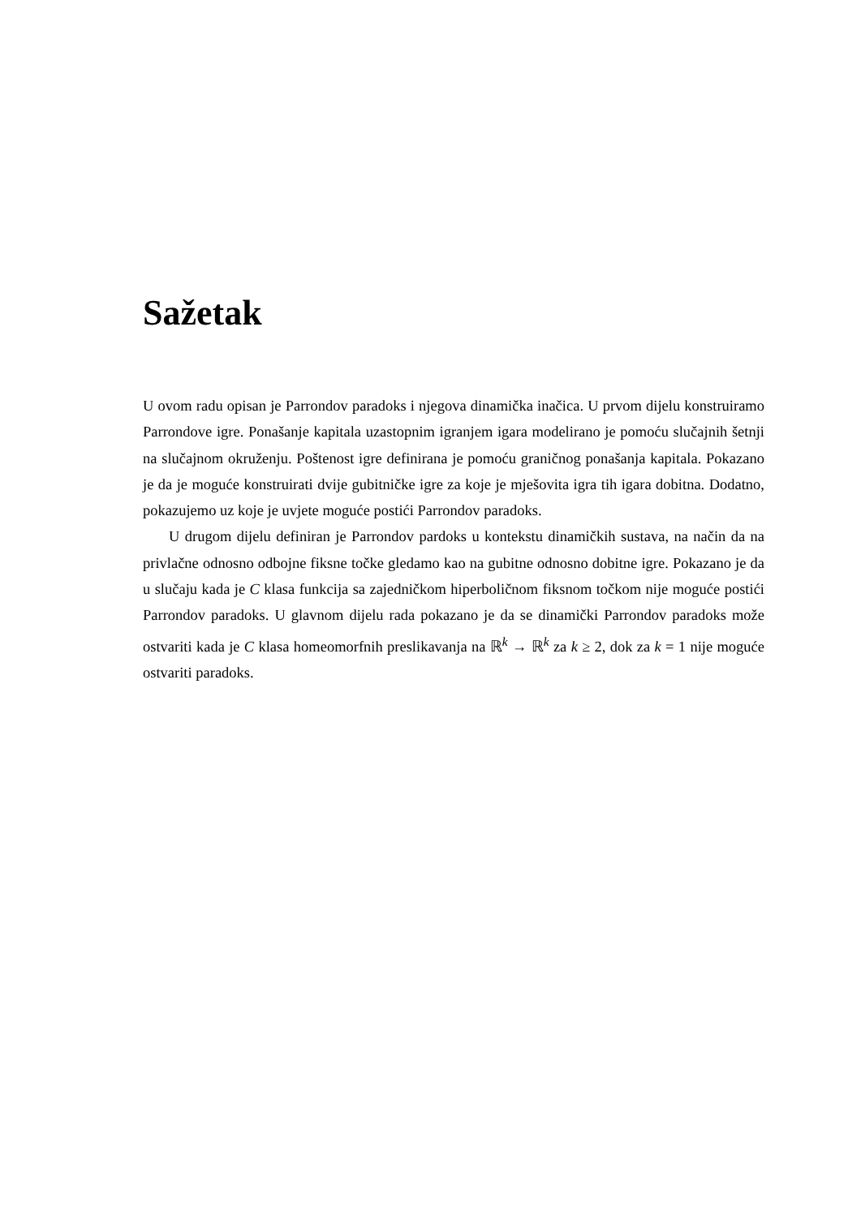Sažetak
U ovom radu opisan je Parrondov paradoks i njegova dinamička inačica. U prvom dijelu konstruiramo Parrondove igre. Ponašanje kapitala uzastopnim igranjem igara modelirano je pomoću slučajnih šetnji na slučajnom okruženju. Poštenost igre definirana je pomoću graničnog ponašanja kapitala. Pokazano je da je moguće konstruirati dvije gubitničke igre za koje je mješovita igra tih igara dobitna. Dodatno, pokazujemo uz koje je uvjete moguće postići Parrondov paradoks.
U drugom dijelu definiran je Parrondov pardoks u kontekstu dinamičkih sustava, na način da na privlačne odnosno odbojne fiksne točke gledamo kao na gubitne odnosno dobitne igre. Pokazano je da u slučaju kada je C klasa funkcija sa zajedničkom hiperboličnom fiksnom točkom nije moguće postići Parrondov paradoks. U glavnom dijelu rada pokazano je da se dinamički Parrondov paradoks može ostvariti kada je C klasa homeomorfnih preslikavanja na ℝ<sup>k</sup> → ℝ<sup>k</sup> za k ≥ 2, dok za k = 1 nije moguće ostvariti paradoks.